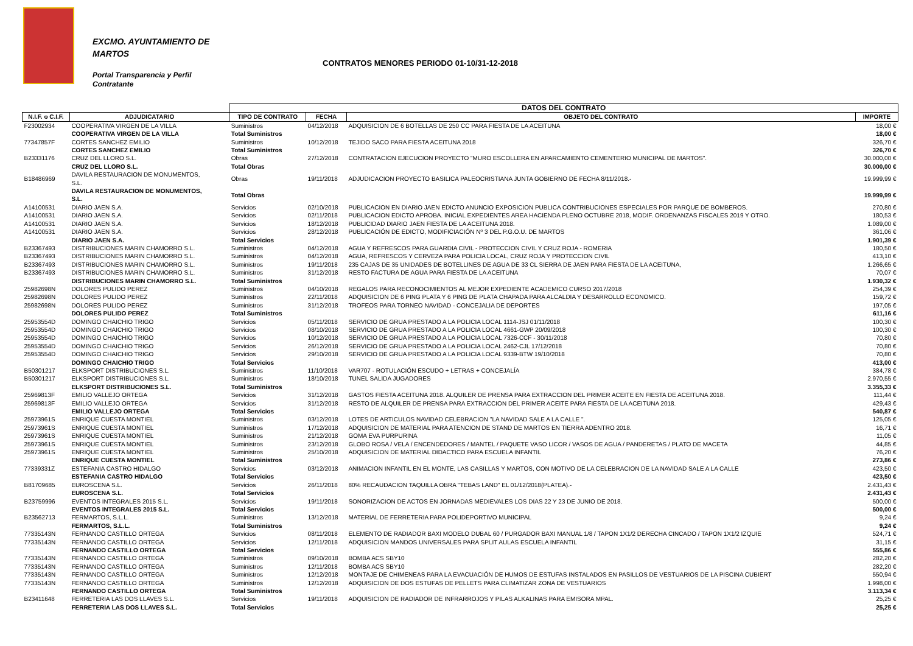EXCMO. AYUNTAMIENTO DE
MARTOS
CONTRATOS MENORES PERIODO 01-10/31-12-2018
Portal Transparencia y Perfil
Contratante
| | | DATOS DEL CONTRATO | | | |
| N.I.F. o C.I.F. | ADJUDICATARIO | TIPO DE CONTRATO | FECHA | OBJETO DEL CONTRATO | IMPORTE |
| F23002934 | COOPERATIVA VIRGEN DE LA VILLA | Suministros | 04/12/2018 | ADQUISICION DE 6 BOTELLAS DE 250 CC PARA FIESTA DE LA ACEITUNA | 18,00 € |
| | COOPERATIVA VIRGEN DE LA VILLA | Total Suministros | | | 18,00 € |
| 77347857F | CORTES SANCHEZ EMILIO | Suministros | 10/12/2018 | TEJIDO SACO PARA FIESTA ACEITUNA 2018 | 326,70 € |
| | CORTES SANCHEZ EMILIO | Total Suministros | | | 326,70 € |
| B23331176 | CRUZ DEL LLORO S.L. | Obras | 27/12/2018 | CONTRATACION EJECUCION PROYECTO "MURO ESCOLLERA EN APARCAMIENTO CEMENTERIO MUNICIPAL DE MARTOS". | 30.000,00 € |
| | CRUZ DEL LLORO S.L. | Total Obras | | | 30.000,00 € |
| B18486969 | DAVILA RESTAURACION DE MONUMENTOS, S.L. | Obras | 19/11/2018 | ADJUDICACION PROYECTO BASILICA PALEOCRISTIANA JUNTA GOBIERNO DE FECHA 8/11/2018.- | 19.999,99 € |
| | DAVILA RESTAURACION DE MONUMENTOS, S.L. | Total Obras | | | 19.999,99 € |
| A14100531 | DIARIO JAEN S.A. | Servicios | 02/10/2018 | PUBLICACION EN DIARIO JAEN EDICTO ANUNCIO EXPOSICION PUBLICA CONTRIBUCIONES ESPECIALES POR PARQUE DE BOMBEROS. | 270,80 € |
| A14100531 | DIARIO JAEN S.A. | Servicios | 02/11/2018 | PUBLICACION EDICTO APROBA. INICIAL EXPEDIENTES AREA HACIENDA PLENO OCTUBRE 2018, MODIF. ORDENANZAS FISCALES 2019 Y OTRO. | 180,53 € |
| A14100531 | DIARIO JAEN S.A. | Servicios | 18/12/2018 | PUBLICIDAD DIARIO JAEN FIESTA DE LA ACEITUNA 2018. | 1.089,00 € |
| A14100531 | DIARIO JAEN S.A. | Servicios | 28/12/2018 | PUBLICACIÓN DE EDICTO, MODIFICIACIÓN Nº 3 DEL P.G.O.U. DE MARTOS | 361,06 € |
| | DIARIO JAEN S.A. | Total Servicios | | | 1.901,39 € |
| B23367493 | DISTRIBUCIONES MARIN CHAMORRO S.L. | Suministros | 04/12/2018 | AGUA Y REFRESCOS PARA GUARDIA CIVIL - PROTECCION CIVIL Y CRUZ ROJA - ROMERIA | 180,50 € |
| B23367493 | DISTRIBUCIONES MARIN CHAMORRO S.L. | Suministros | 04/12/2018 | AGUA, REFRESCOS Y CERVEZA PARA POLICIA LOCAL, CRUZ ROJA Y PROTECCION CIVIL | 413,10 € |
| B23367493 | DISTRIBUCIONES MARIN CHAMORRO S.L. | Suministros | 19/11/2018 | 235 CAJAS DE 35 UNIDADES DE BOTELLINES DE AGUA DE 33 CL SIERRA DE JAEN PARA FIESTA DE LA ACEITUNA, | 1.266,65 € |
| B23367493 | DISTRIBUCIONES MARIN CHAMORRO S.L. | Suministros | 31/12/2018 | RESTO FACTURA DE AGUA PARA FIESTA DE LA ACEITUNA | 70,07 € |
| | DISTRIBUCIONES MARIN CHAMORRO S.L. | Total Suministros | | | 1.930,32 € |
| 25982698N | DOLORES PULIDO PEREZ | Suministros | 04/10/2018 | REGALOS PARA RECONOCIMIENTOS AL MEJOR EXPEDIENTE ACADEMICO CURSO 2017/2018 | 254,39 € |
| 25982698N | DOLORES PULIDO PEREZ | Suministros | 22/11/2018 | ADQUISICION DE 6 PING PLATA Y 6 PING DE PLATA CHAPADA PARA ALCALDIA Y DESARROLLO ECONOMICO. | 159,72 € |
| 25982698N | DOLORES PULIDO PEREZ | Suministros | 31/12/2018 | TROFEOS PARA TORNEO NAVIDAD - CONCEJALIA DE DEPORTES | 197,05 € |
| | DOLORES PULIDO PEREZ | Total Suministros | | | 611,16 € |
| 25953554D | DOMINGO CHAICHIO TRIGO | Servicios | 05/11/2018 | SERVICIO DE GRUA PRESTADO A LA POLICIA LOCAL 1114-JSJ 01/11/2018 | 100,30 € |
| 25953554D | DOMINGO CHAICHIO TRIGO | Servicios | 08/10/2018 | SERVICIO DE GRUA PRESTADO A LA POLICIA LOCAL 4661-GWP 20/09/2018 | 100,30 € |
| 25953554D | DOMINGO CHAICHIO TRIGO | Servicios | 10/12/2018 | SERVICIO DE GRUA PRESTADO A LA POLICIA LOCAL 7326-CCF - 30/11/2018 | 70,80 € |
| 25953554D | DOMINGO CHAICHIO TRIGO | Servicios | 26/12/2018 | SERVICIO DE GRUA PRESTADO A LA POLICIA LOCAL 2462-CJL 17/12/2018 | 70,80 € |
| 25953554D | DOMINGO CHAICHIO TRIGO | Servicios | 29/10/2018 | SERVICIO DE GRUA PRESTADO A LA POLICIA LOCAL 9339-BTW 19/10/2018 | 70,80 € |
| | DOMINGO CHAICHIO TRIGO | Total Servicios | | | 413,00 € |
| B50301217 | ELKSPORT DISTRIBUCIONES S.L. | Suministros | 11/10/2018 | VAR707 - ROTULACIÓN ESCUDO + LETRAS + CONCEJALÍA | 384,78 € |
| B50301217 | ELKSPORT DISTRIBUCIONES S.L. | Suministros | 18/10/2018 | TUNEL SALIDA JUGADORES | 2.970,55 € |
| | ELKSPORT DISTRIBUCIONES S.L. | Total Suministros | | | 3.355,33 € |
| 25969813F | EMILIO VALLEJO ORTEGA | Servicios | 31/12/2018 | GASTOS FIESTA ACEITUNA 2018. ALQUILER DE PRENSA PARA EXTRACCION DEL PRIMER ACEITE EN FIESTA DE ACEITUNA 2018. | 111,44 € |
| 25969813F | EMILIO VALLEJO ORTEGA | Servicios | 31/12/2018 | RESTO DE ALQUILER DE PRENSA PARA EXTRACCION DEL PRIMER ACEITE PARA FIESTA DE LA ACEITUNA 2018. | 429,43 € |
| | EMILIO VALLEJO ORTEGA | Total Servicios | | | 540,87 € |
| 25973961S | ENRIQUE CUESTA MONTIEL | Suministros | 03/12/2018 | LOTES DE ARTICULOS NAVIDAD CELEBRACION "LA NAVIDAD SALE A LA CALLE ". | 125,05 € |
| 25973961S | ENRIQUE CUESTA MONTIEL | Suministros | 17/12/2018 | ADQUISICION DE MATERIAL PARA ATENCION DE STAND DE MARTOS EN TIERRA ADENTRO 2018. | 16,71 € |
| 25973961S | ENRIQUE CUESTA MONTIEL | Suministros | 21/12/2018 | GOMA EVA PURPURINA | 11,05 € |
| 25973961S | ENRIQUE CUESTA MONTIEL | Suministros | 23/12/2018 | GLOBO ROSA / VELA / ENCENDEDORES / MANTEL / PAQUETE VASO LICOR / VASOS DE AGUA / PANDERETAS / PLATO DE MACETA | 44,85 € |
| 25973961S | ENRIQUE CUESTA MONTIEL | Suministros | 25/10/2018 | ADQUISICION DE MATERIAL DIDACTICO PARA ESCUELA INFANTIL | 76,20 € |
| | ENRIQUE CUESTA MONTIEL | Total Suministros | | | 273,86 € |
| 77339331Z | ESTEFANIA CASTRO HIDALGO | Servicios | 03/12/2018 | ANIMACION INFANTIL EN EL MONTE, LAS CASILLAS Y MARTOS, CON MOTIVO DE LA CELEBRACION DE LA NAVIDAD SALE A LA CALLE | 423,50 € |
| | ESTEFANIA CASTRO HIDALGO | Total Servicios | | | 423,50 € |
| B81709685 | EUROSCENA S.L. | Servicios | 26/11/2018 | 80% RECAUDACION TAQUILLA OBRA "TEBAS LAND" EL 01/12/2018(PLATEA).- | 2.431,43 € |
| | EUROSCENA S.L. | Total Servicios | | | 2.431,43 € |
| B23759996 | EVENTOS INTEGRALES 2015 S.L. | Servicios | 19/11/2018 | SONORIZACION DE ACTOS EN JORNADAS MEDIEVALES LOS DIAS 22 Y 23 DE JUNIO DE 2018. | 500,00 € |
| | EVENTOS INTEGRALES 2015 S.L. | Total Servicios | | | 500,00 € |
| B23562713 | FERMARTOS, S.L.L. | Suministros | 13/12/2018 | MATERIAL DE FERRETERIA PARA POLIDEPORTIVO MUNICIPAL | 9,24 € |
| | FERMARTOS, S.L.L. | Total Suministros | | | 9,24 € |
| 77335143N | FERNANDO CASTILLO ORTEGA | Servicios | 08/11/2018 | ELEMENTO DE RADIADOR BAXI MODELO DUBAL 60 / PURGADOR BAXI MANUAL 1/8 / TAPON 1X1/2 DERECHA CINCADO / TAPON 1X1/2 IZQUIE | 524,71 € |
| 77335143N | FERNANDO CASTILLO ORTEGA | Servicios | 12/11/2018 | ADQUISICION MANDOS UNIVERSALES PARA SPLIT AULAS ESCUELA INFANTIL | 31,15 € |
| | FERNANDO CASTILLO ORTEGA | Total Servicios | | | 555,86 € |
| 77335143N | FERNANDO CASTILLO ORTEGA | Suministros | 09/10/2018 | BOMBA ACS SBY10 | 282,20 € |
| 77335143N | FERNANDO CASTILLO ORTEGA | Suministros | 12/11/2018 | BOMBA ACS SBY10 | 282,20 € |
| 77335143N | FERNANDO CASTILLO ORTEGA | Suministros | 12/12/2018 | MONTAJE DE CHIMENEAS PARA LA EVACUACIÓN DE HUMOS DE ESTUFAS INSTALADOS EN PASILLOS DE VESTUARIOS DE LA PISCINA CUBIERT | 550,94 € |
| 77335143N | FERNANDO CASTILLO ORTEGA | Suministros | 12/12/2018 | ADQUISICION DE DOS ESTUFAS DE PELLETS PARA CLIMATIZAR ZONA DE VESTUARIOS | 1.998,00 € |
| | FERNANDO CASTILLO ORTEGA | Total Suministros | | | 3.113,34 € |
| B23411648 | FERRETERIA LAS DOS LLAVES S.L. | Servicios | 19/11/2018 | ADQUISICION DE RADIADOR DE INFRARROJOS Y PILAS ALKALINAS PARA EMISORA MPAL. | 25,25 € |
| | FERRETERIA LAS DOS LLAVES S.L. | Total Servicios | | | 25,25 € |